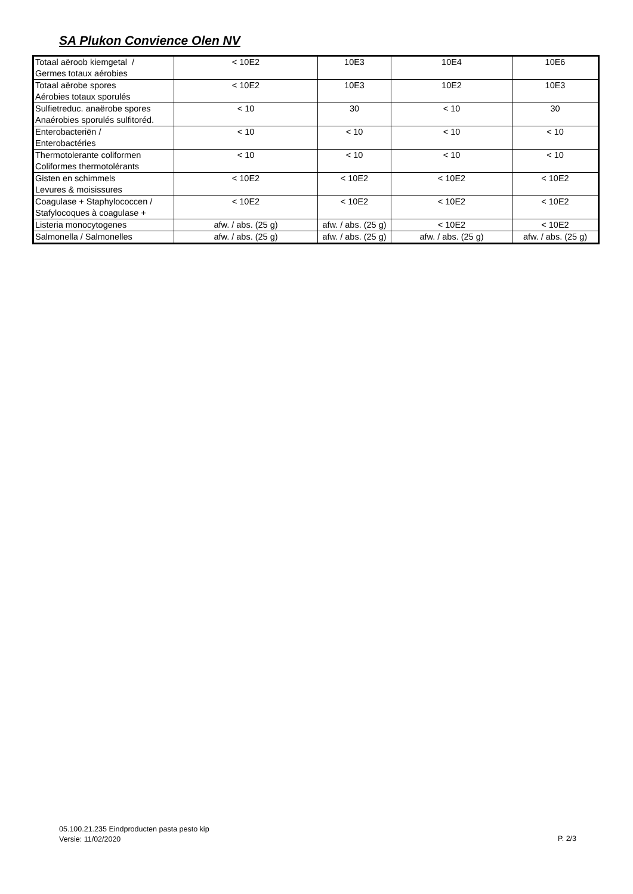SA Plukon Convience Olen NV
| Totaal aëroob kiemgetal / Germes totaux aérobies | < 10E2 | 10E3 | 10E4 | 10E6 |
| Totaal aërobe spores Aérobies totaux sporulés | < 10E2 | 10E3 | 10E2 | 10E3 |
| Sulfietreduc. anaërobe spores Anaérobies sporulés sulfitoréd. | < 10 | 30 | < 10 | 30 |
| Enterobacteriën / Enterobactéries | < 10 | < 10 | < 10 | < 10 |
| Thermotolerante coliformen Coliformes thermotolérants | < 10 | < 10 | < 10 | < 10 |
| Gisten en schimmels Levures & moisissures | < 10E2 | < 10E2 | < 10E2 | < 10E2 |
| Coagulase + Staphylococcen / Stafylocoques à coagulase + | < 10E2 | < 10E2 | < 10E2 | < 10E2 |
| Listeria monocytogenes | afw. / abs. (25 g) | afw. / abs. (25 g) | < 10E2 | < 10E2 |
| Salmonella / Salmonelles | afw. / abs. (25 g) | afw. / abs. (25 g) | afw. / abs. (25 g) | afw. / abs. (25 g) |
05.100.21.235 Eindproducten pasta pesto kip
Versie: 11/02/2020
P. 2/3